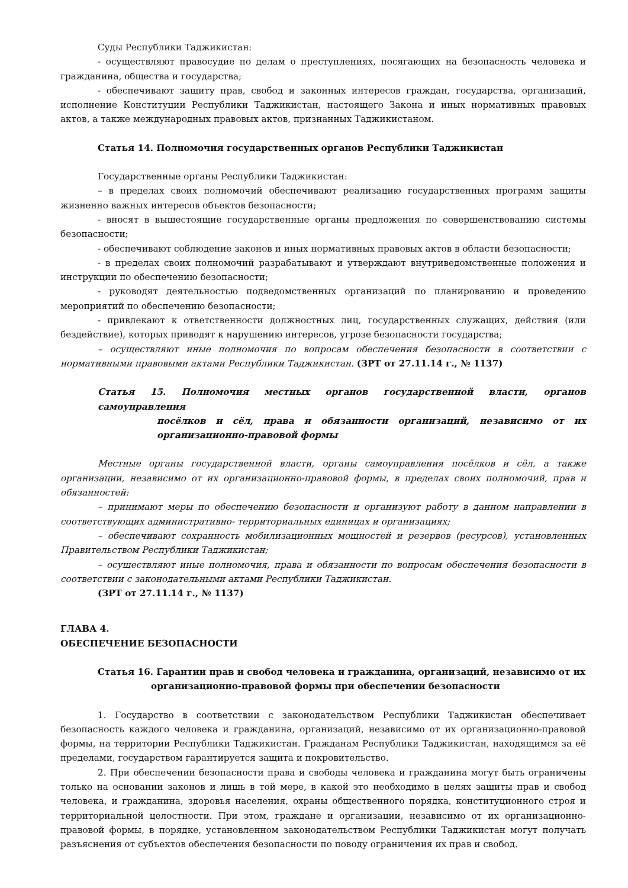Суды Республики Таджикистан:
- осуществляют правосудие по делам о преступлениях, посягающих на безопасность человека и гражданина, общества и государства;
- обеспечивают защиту прав, свобод и законных интересов граждан, государства, организаций, исполнение Конституции Республики Таджикистан, настоящего Закона и иных нормативных правовых актов, а также международных правовых актов, признанных Таджикистаном.
Статья 14. Полномочия государственных органов Республики Таджикистан
Государственные органы Республики Таджикистан:
– в пределах своих полномочий обеспечивают реализацию государственных программ защиты жизненно важных интересов объектов безопасности;
- вносят в вышестоящие государственные органы предложения по совершенствованию системы безопасности;
- обеспечивают соблюдение законов и иных нормативных правовых актов в области безопасности;
- в пределах своих полномочий разрабатывают и утверждают внутриведомственные положения и инструкции по обеспечению безопасности;
- руководят деятельностью подведомственных организаций по планированию и проведению мероприятий по обеспечению безопасности;
- привлекают к ответственности должностных лиц, государственных служащих, действия (или бездействие), которых приводят к нарушению интересов, угрозе безопасности государства;
– осуществляют иные полномочия по вопросам обеспечения безопасности в соответствии с нормативными правовыми актами Республики Таджикистан. (ЗРТ от 27.11.14 г., № 1137)
Статья 15. Полномочия местных органов государственной власти, органов самоуправления
посёлков и сёл, права и обязанности организаций, независимо от их организационно-правовой формы
Местные органы государственной власти, органы самоуправления посёлков и сёл, а также организации, независимо от их организационно-правовой формы, в пределах своих полномочий, прав и обязанностей:
– принимают меры по обеспечению безопасности и организуют работу в данном направлении в соответствующих административно- территориальных единицах и организациях;
– обеспечивают сохранность мобилизационных мощностей и резервов (ресурсов), установленных Правительством Республики Таджикистан;
– осуществляют иные полномочия, права и обязанности по вопросам обеспечения безопасности в соответствии с законодательными актами Республики Таджикистан.
(ЗРТ от 27.11.14 г., № 1137)
ГЛАВА 4.
ОБЕСПЕЧЕНИЕ БЕЗОПАСНОСТИ
Статья 16. Гарантии прав и свобод человека и гражданина, организаций, независимо от их
организационно-правовой формы при обеспечении безопасности
1. Государство в соответствии с законодательством Республики Таджикистан обеспечивает безопасность каждого человека и гражданина, организаций, независимо от их организационно-правовой формы, на территории Республики Таджикистан. Гражданам Республики Таджикистан, находящимся за её пределами, государством гарантируется защита и покровительство.
2. При обеспечении безопасности права и свободы человека и гражданина могут быть ограничены только на основании законов и лишь в той мере, в какой это необходимо в целях защиты прав и свобод человека, и гражданина, здоровья населения, охраны общественного порядка, конституционного строя и территориальной целостности. При этом, граждане и организации, независимо от их организационно-правовой формы, в порядке, установленном законодательством Республики Таджикистан могут получать разъяснения от субъектов обеспечения безопасности по поводу ограничения их прав и свобод.